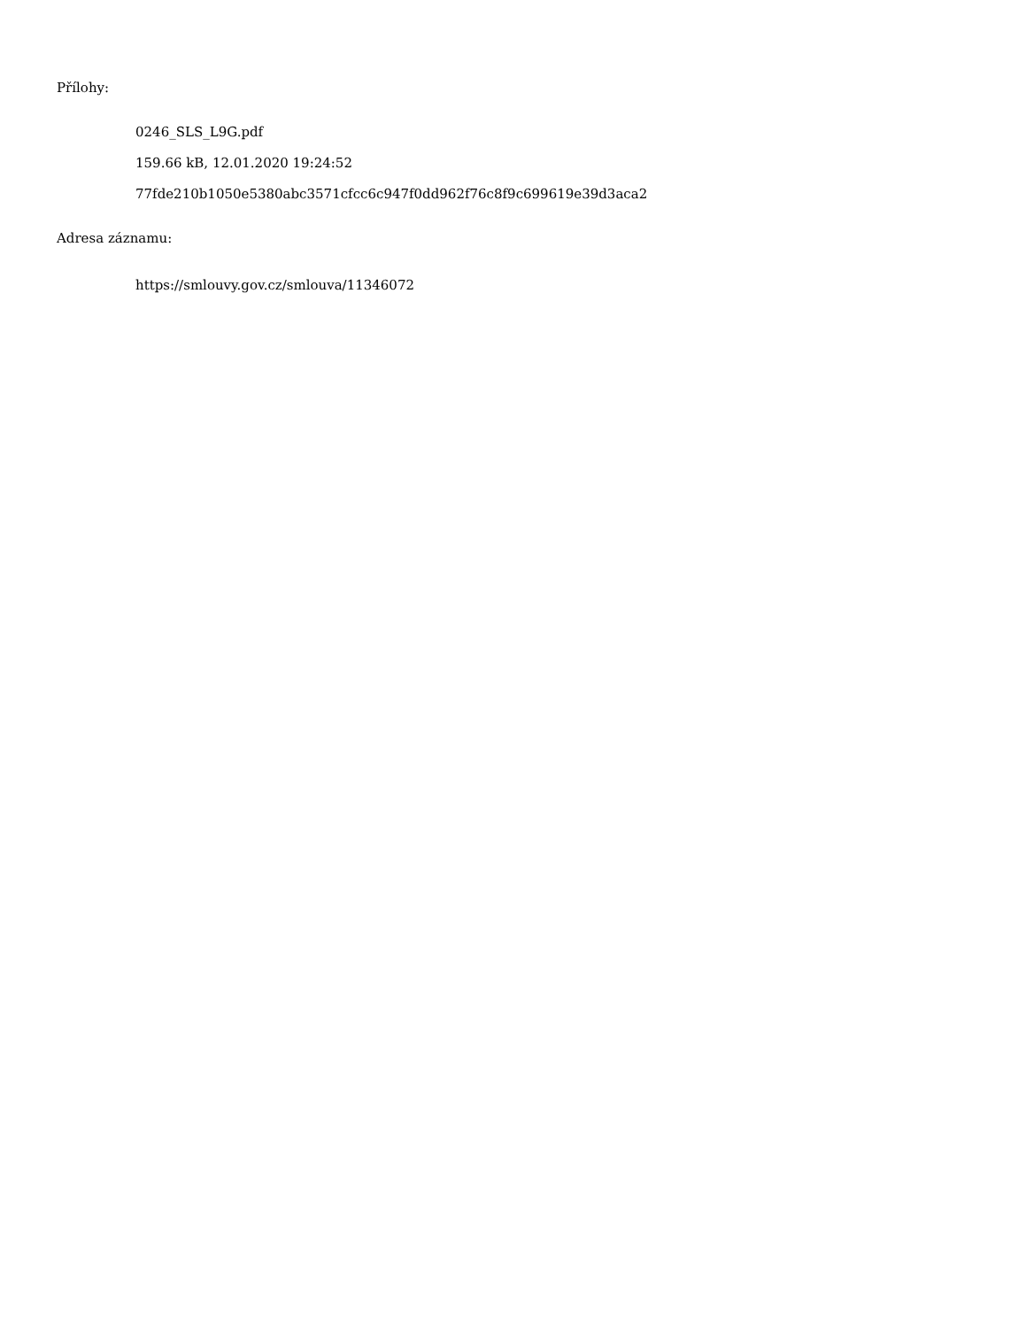Přílohy:
0246_SLS_L9G.pdf
159.66 kB, 12.01.2020 19:24:52
77fde210b1050e5380abc3571cfcc6c947f0dd962f76c8f9c699619e39d3aca2
Adresa záznamu:
https://smlouvy.gov.cz/smlouva/11346072